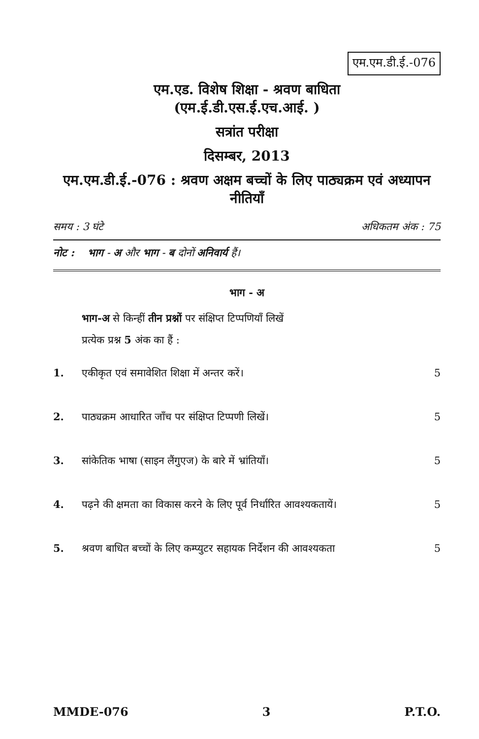एम.एम.डी.ई.-076
एम.एड. विशेष शिक्षा - श्रवण बाधिता
(एम.ई.डी.एस.ई.एच.आई. )
सत्रांत परीक्षा
दिसम्बर, 2013
एम.एम.डी.ई.-076 : श्रवण अक्षम बच्चों के लिए पाठ्यक्रम एवं अध्यापन नीतियाँ
समय : 3 घंटे अधिकतम अंक : 75
नोट : भाग - अ और भाग - ब दोनों अनिवार्य हैं।
भाग - अ
भाग-अ से किन्हीं तीन प्रश्नों पर संक्षिप्त टिप्पणियाँ लिखें
प्रत्येक प्रश्न 5 अंक का हैं :
1. एकीकृत एवं समावेशित शिक्षा में अन्तर करें। 5
2. पाठ्यक्रम आधारित जाँच पर संक्षिप्त टिप्पणी लिखें। 5
3. सांकेतिक भाषा (साइन लैंगुएज) के बारे में भ्रांतियाँ। 5
4. पढ़ने की क्षमता का विकास करने के लिए पूर्व निर्धारित आवश्यकतायें। 5
5. श्रवण बाधित बच्चों के लिए कम्प्युटर सहायक निर्देशन की आवश्यकता 5
MMDE-076 3 P.T.O.